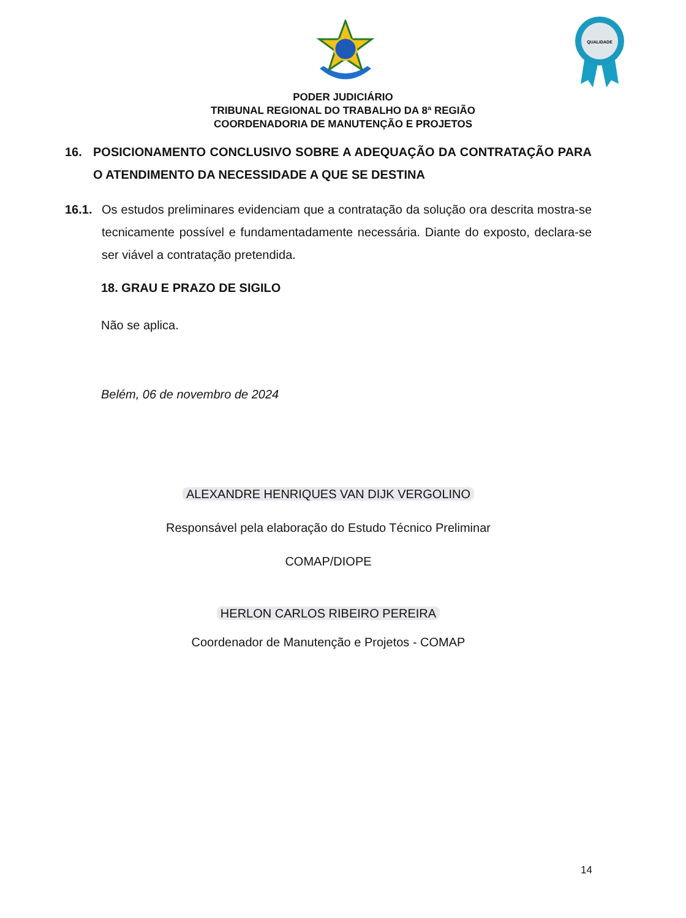QUALIDADE
PODER JUDICIÁRIO
TRIBUNAL REGIONAL DO TRABALHO DA 8ª REGIÃO
COORDENADORIA DE MANUTENÇÃO E PROJETOS
16. POSICIONAMENTO CONCLUSIVO SOBRE A ADEQUAÇÃO DA CONTRATAÇÃO PARA O ATENDIMENTO DA NECESSIDADE A QUE SE DESTINA
16.1. Os estudos preliminares evidenciam que a contratação da solução ora descrita mostra-se tecnicamente possível e fundamentadamente necessária. Diante do exposto, declara-se ser viável a contratação pretendida.
18. GRAU E PRAZO DE SIGILO
Não se aplica.
Belém, 06 de novembro de 2024
ALEXANDRE HENRIQUES VAN DIJK VERGOLINO
Responsável pela elaboração do Estudo Técnico Preliminar
COMAP/DIOPE
HERLON CARLOS RIBEIRO PEREIRA
Coordenador de Manutenção e Projetos - COMAP
14